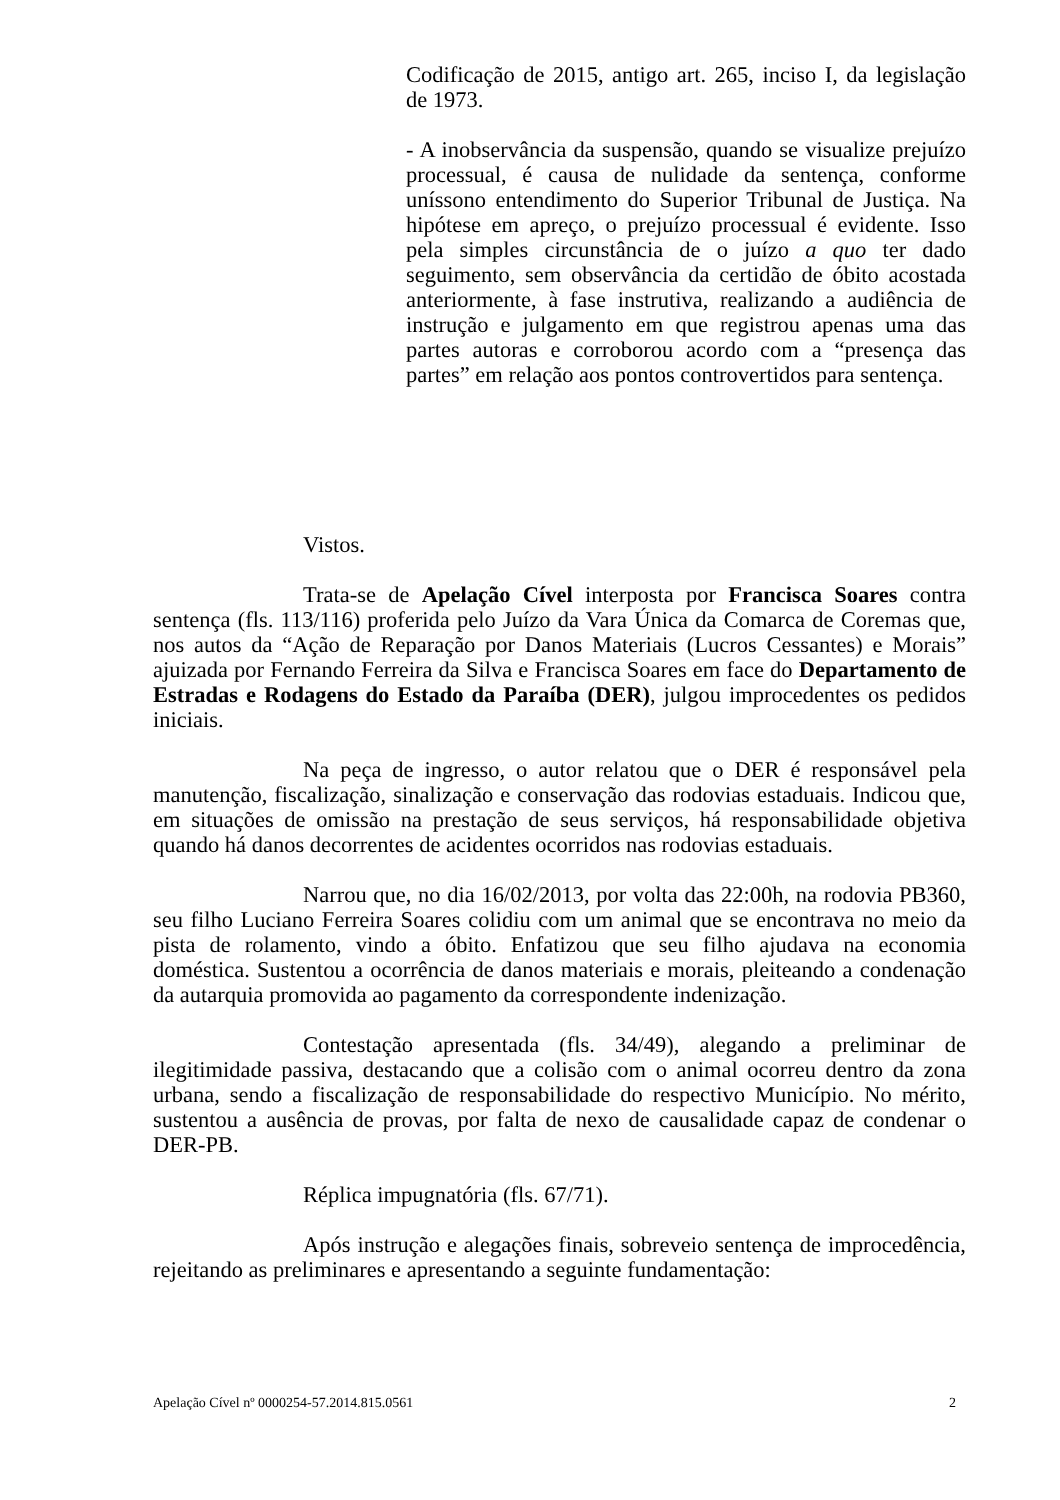Codificação de 2015, antigo art. 265, inciso I, da legislação de 1973.
- A inobservância da suspensão, quando se visualize prejuízo processual, é causa de nulidade da sentença, conforme uníssono entendimento do Superior Tribunal de Justiça. Na hipótese em apreço, o prejuízo processual é evidente. Isso pela simples circunstância de o juízo a quo ter dado seguimento, sem observância da certidão de óbito acostada anteriormente, à fase instrutiva, realizando a audiência de instrução e julgamento em que registrou apenas uma das partes autoras e corroborou acordo com a “presença das partes” em relação aos pontos controvertidos para sentença.
Vistos.
Trata-se de Apelação Cível interposta por Francisca Soares contra sentença (fls. 113/116) proferida pelo Juízo da Vara Única da Comarca de Coremas que, nos autos da “Ação de Reparação por Danos Materiais (Lucros Cessantes) e Morais” ajuizada por Fernando Ferreira da Silva e Francisca Soares em face do Departamento de Estradas e Rodagens do Estado da Paraíba (DER), julgou improcedentes os pedidos iniciais.
Na peça de ingresso, o autor relatou que o DER é responsável pela manutenção, fiscalização, sinalização e conservação das rodovias estaduais. Indicou que, em situações de omissão na prestação de seus serviços, há responsabilidade objetiva quando há danos decorrentes de acidentes ocorridos nas rodovias estaduais.
Narrou que, no dia 16/02/2013, por volta das 22:00h, na rodovia PB360, seu filho Luciano Ferreira Soares colidiu com um animal que se encontrava no meio da pista de rolamento, vindo a óbito. Enfatizou que seu filho ajudava na economia doméstica. Sustentou a ocorrência de danos materiais e morais, pleiteando a condenação da autarquia promovida ao pagamento da correspondente indenização.
Contestação apresentada (fls. 34/49), alegando a preliminar de ilegitimidade passiva, destacando que a colisão com o animal ocorreu dentro da zona urbana, sendo a fiscalização de responsabilidade do respectivo Município. No mérito, sustentou a ausência de provas, por falta de nexo de causalidade capaz de condenar o DER-PB.
Réplica impugnatória (fls. 67/71).
Após instrução e alegações finais, sobreveio sentença de improcedência, rejeitando as preliminares e apresentando a seguinte fundamentação:
Apelação Cível nº 0000254-57.2014.815.0561 2